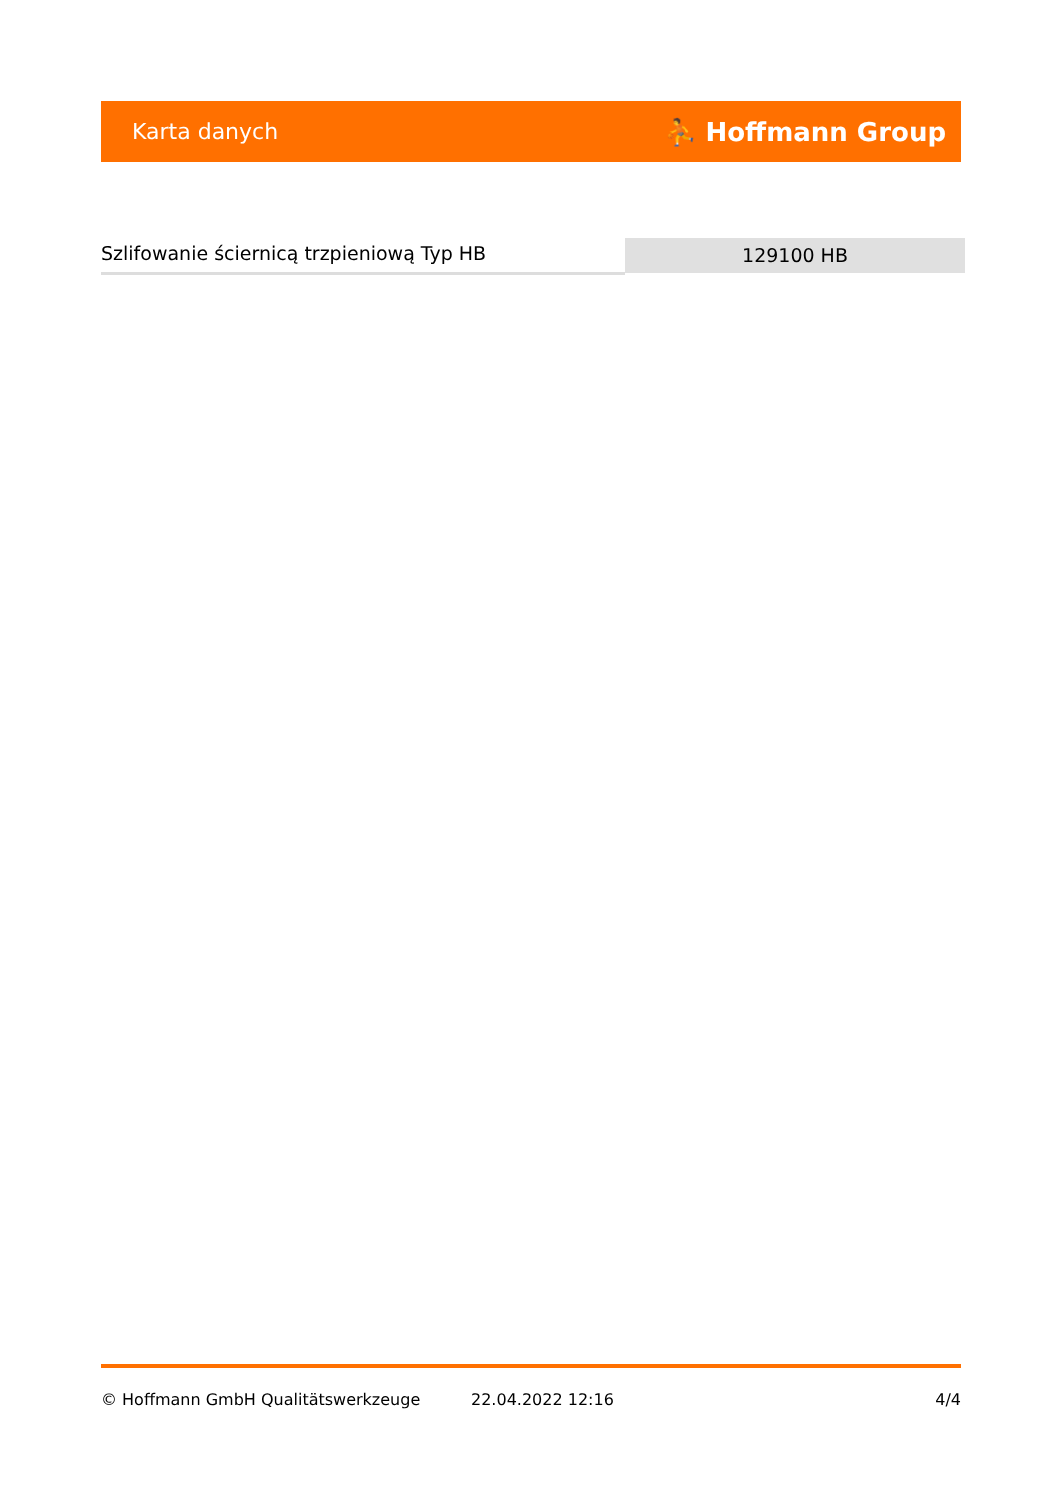Karta danych ⛹ Hoffmann Group
Szlifowanie ściernicą trzpieniową Typ HB
129100 HB
© Hoffmann GmbH Qualitätswerkzeuge 22.04.2022 12:16 4/4